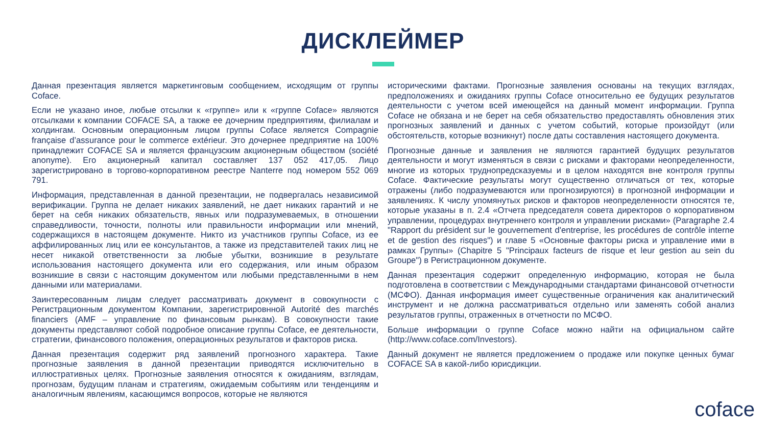ДИСКЛЕЙМЕР
Данная презентация является маркетинговым сообщением, исходящим от группы Coface.
Если не указано иное, любые отсылки к «группе» или к «группе Coface» являются отсылками к компании COFACE SA, а также ее дочерним предприятиям, филиалам и холдингам. Основным операционным лицом группы Coface является Compagnie française d’assurance pour le commerce extérieur. Это дочернее предприятие на 100% принадлежит COFACE SA и является французским акционерным обществом (société anonyme). Его акционерный капитал составляет 137 052 417,05. Лицо зарегистрировано в торгово-корпоративном реестре Nanterre под номером 552 069 791.
Информация, представленная в данной презентации, не подвергалась независимой верификации. Группа не делает никаких заявлений, не дает никаких гарантий и не берет на себя никаких обязательств, явных или подразумеваемых, в отношении справедливости, точности, полноты или правильности информации или мнений, содержащихся в настоящем документе. Никто из участников группы Coface, из ее аффилированных лиц или ее консультантов, а также из представителей таких лиц не несет никакой ответственности за любые убытки, возникшие в результате использования настоящего документа или его содержания, или иным образом возникшие в связи с настоящим документом или любыми представленными в нем данными или материалами.
Заинтересованным лицам следует рассматривать документ в совокупности с Регистрационным документом Компании, зарегистрировнной Autorité des marchés financiers (AMF – управление по финансовым рынкам). В совокупности такие документы представляют собой подробное описание группы Coface, ее деятельности, стратегии, финансового положения, операционных результатов и факторов риска.
Данная презентация содержит ряд заявлений прогнозного характера. Такие прогнозные заявления в данной презентации приводятся исключительно в иллюстративных целях. Прогнозные заявления относятся к ожиданиям, взглядам, прогнозам, будущим планам и стратегиям, ожидаемым событиям или тенденциям и аналогичным явлениям, касающимся вопросов, которые не являются
историческими фактами. Прогнозные заявления основаны на текущих взглядах, предположениях и ожиданиях группы Coface относительно ее будущих результатов деятельности с учетом всей имеющейся на данный момент информации. Группа Coface не обязана и не берет на себя обязательство предоставлять обновления этих прогнозных заявлений и данных с учетом событий, которые произойдут (или обстоятельств, которые возникнут) после даты составления настоящего документа.
Прогнозные данные и заявления не являются гарантией будущих результатов деятельности и могут изменяться в связи с рисками и факторами неопределенности, многие из которых труднопредсказуемы и в целом находятся вне контроля группы Coface. Фактические результаты могут существенно отличаться от тех, которые отражены (либо подразумеваются или прогнозируются) в прогнозной информации и заявлениях. К числу упомянутых рисков и факторов неопределенности относятся те, которые указаны в п. 2.4 «Отчета председателя совета директоров о корпоративном управлении, процедурах внутреннего контроля и управлении рисками» (Paragraphe 2.4 "Rapport du président sur le gouvernement d'entreprise, les procédures de contrôle interne et de gestion des risques") и главе 5 «Основные факторы риска и управление ими в рамках Группы» (Chapitre 5 "Principaux facteurs de risque et leur gestion au sein du Groupe") в Регистрационном документе.
Данная презентация содержит определенную информацию, которая не была подготовлена в соответствии с Международными стандартами финансовой отчетности (МСФО). Данная информация имеет существенные ограничения как аналитический инструмент и не должна рассматриваться отдельно или заменять собой анализ результатов группы, отраженных в отчетности по МСФО.
Больше информации о группе Coface можно найти на официальном сайте (http://www.coface.com/Investors).
Данный документ не является предложением о продаже или покупке ценных бумаг COFACE SA в какой-либо юрисдикции.
coface